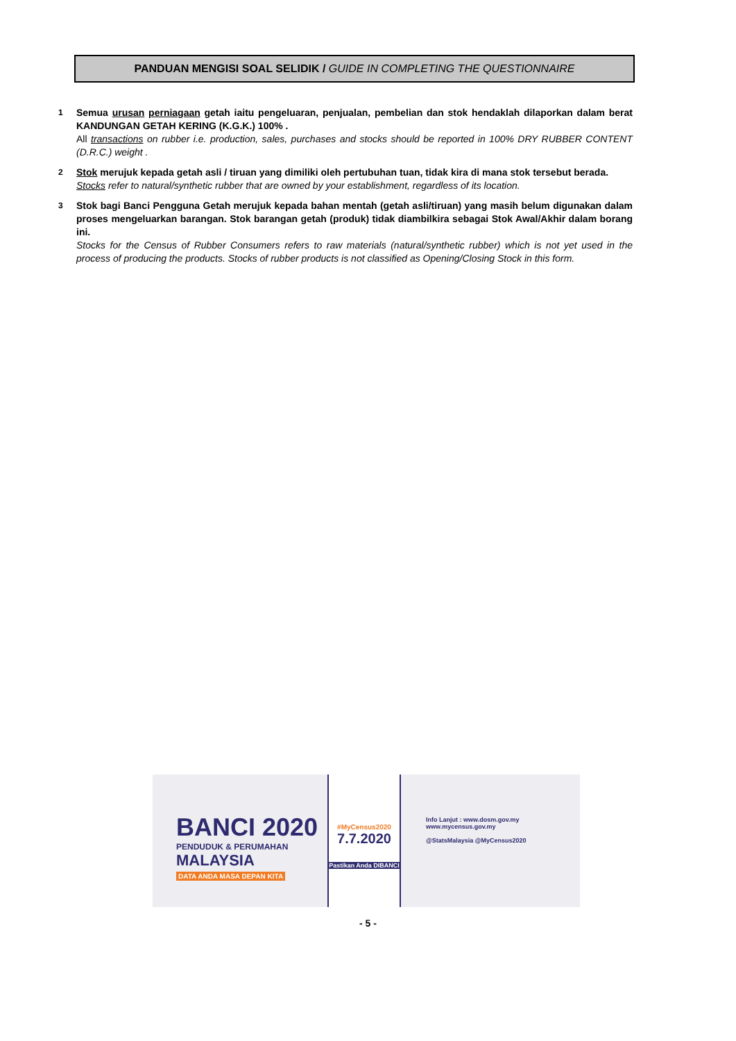PANDUAN MENGISI SOAL SELIDIK / GUIDE IN COMPLETING THE QUESTIONNAIRE
1
Semua urusan perniagaan getah iaitu pengeluaran, penjualan, pembelian dan stok hendaklah dilaporkan dalam berat KANDUNGAN GETAH KERING (K.G.K.) 100% .
All transactions on rubber i.e. production, sales, purchases and stocks should be reported in 100% DRY RUBBER CONTENT (D.R.C.) weight .
2
Stok merujuk kepada getah asli / tiruan yang dimiliki oleh pertubuhan tuan, tidak kira di mana stok tersebut berada.
Stocks refer to natural/synthetic rubber that are owned by your establishment, regardless of its location.
3
Stok bagi Banci Pengguna Getah merujuk kepada bahan mentah (getah asli/tiruan) yang masih belum digunakan dalam proses mengeluarkan barangan. Stok barangan getah (produk) tidak diambilkira sebagai Stok Awal/Akhir dalam borang ini.
Stocks for the Census of Rubber Consumers refers to raw materials (natural/synthetic rubber) which is not yet used in the process of producing the products. Stocks of rubber products is not classified as Opening/Closing Stock in this form.
BANCI 2020
PENDUDUK & PERUMAHAN
MALAYSIA
DATA ANDA MASA DEPAN KITA
#MyCensus2020
7.7.2020
Pastikan Anda DIBANCI
Info Lanjut : www.dosm.gov.my www.mycensus.gov.my
@StatsMalaysia @MyCensus2020
- 5 -